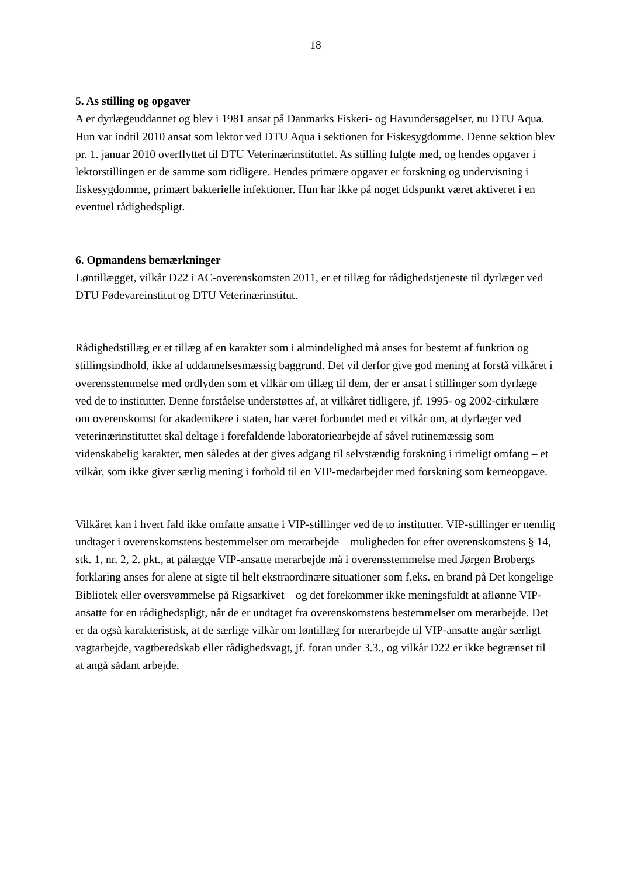18
5. As stilling og opgaver
A er dyrlægeuddannet og blev i 1981 ansat på Danmarks Fiskeri- og Havundersøgelser, nu DTU Aqua. Hun var indtil 2010 ansat som lektor ved DTU Aqua i sektionen for Fiskesygdomme. Denne sektion blev pr. 1. januar 2010 overflyttet til DTU Veterinærinstituttet. As stilling fulgte med, og hendes opgaver i lektorstillingen er de samme som tidligere. Hendes primære opgaver er forskning og undervisning i fiskesygdomme, primært bakterielle infektioner. Hun har ikke på noget tidspunkt været aktiveret i en eventuel rådighedspligt.
6. Opmandens bemærkninger
Løntillægget, vilkår D22 i AC-overenskomsten 2011, er et tillæg for rådighedstjeneste til dyrlæger ved DTU Fødevareinstitut og DTU Veterinærinstitut.
Rådighedstillæg er et tillæg af en karakter som i almindelighed må anses for bestemt af funktion og stillingsindhold, ikke af uddannelsesmæssig baggrund. Det vil derfor give god mening at forstå vilkåret i overensstemmelse med ordlyden som et vilkår om tillæg til dem, der er ansat i stillinger som dyrlæge ved de to institutter. Denne forståelse understøttes af, at vilkåret tidligere, jf. 1995- og 2002-cirkulære om overenskomst for akademikere i staten, har været forbundet med et vilkår om, at dyrlæger ved veterinærinstituttet skal deltage i forefaldende laboratoriearbejde af såvel rutinemæssig som videnskabelig karakter, men således at der gives adgang til selvstændig forskning i rimeligt omfang – et vilkår, som ikke giver særlig mening i forhold til en VIP-medarbejder med forskning som kerneopgave.
Vilkåret kan i hvert fald ikke omfatte ansatte i VIP-stillinger ved de to institutter. VIP-stillinger er nemlig undtaget i overenskomstens bestemmelser om merarbejde – muligheden for efter overenskomstens § 14, stk. 1, nr. 2, 2. pkt., at pålægge VIP-ansatte merarbejde må i overensstemmelse med Jørgen Brobergs forklaring anses for alene at sigte til helt ekstraordinære situationer som f.eks. en brand på Det kongelige Bibliotek eller oversvømmelse på Rigsarkivet – og det forekommer ikke meningsfuldt at aflønne VIP-ansatte for en rådighedspligt, når de er undtaget fra overenskomstens bestemmelser om merarbejde. Det er da også karakteristisk, at de særlige vilkår om løntillæg for merarbejde til VIP-ansatte angår særligt vagtarbejde, vagtberedskab eller rådighedsvagt, jf. foran under 3.3., og vilkår D22 er ikke begrænset til at angå sådant arbejde.